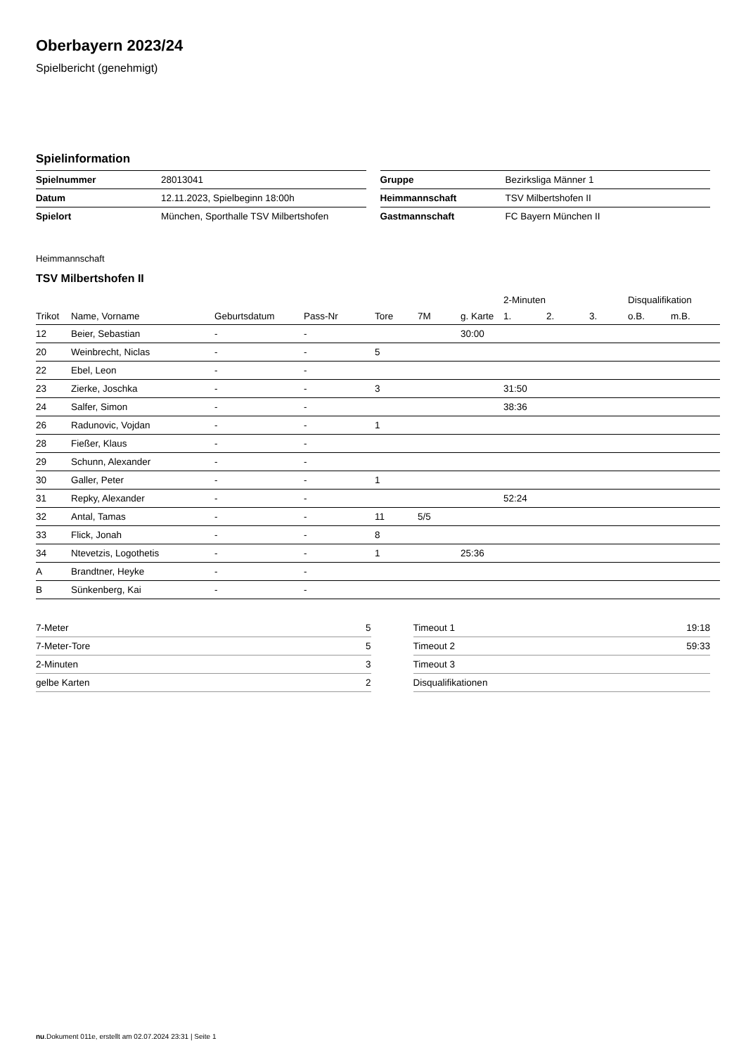Oberbayern 2023/24
Spielbericht (genehmigt)
Spielinformation
| Spielnummer | 28013041 |
| Datum | 12.11.2023, Spielbeginn 18:00h |
| Spielort | München, Sporthalle TSV Milbertshofen |
| Gruppe | Bezirksliga Männer 1 |
| Heimmannschaft | TSV Milbertshofen II |
| Gastmannschaft | FC Bayern München II |
Heimmannschaft
TSV Milbertshofen II
| | | | | | | | 2-Minuten | | | Disqualifikation | |
| --- | --- | --- | --- | --- | --- | --- | --- | --- | --- | --- | --- |
| Trikot | Name, Vorname | Geburtsdatum | Pass-Nr | Tore | 7M | g. Karte | 1. | 2. | 3. | o.B. | m.B. |
| 12 | Beier, Sebastian | - | - | | | 30:00 | | | | | |
| 20 | Weinbrecht, Niclas | - | - | 5 | | | | | | | |
| 22 | Ebel, Leon | - | - | | | | | | | | |
| 23 | Zierke, Joschka | - | - | 3 | | | 31:50 | | | | |
| 24 | Salfer, Simon | - | - | | | | 38:36 | | | | |
| 26 | Radunovic, Vojdan | - | - | 1 | | | | | | | |
| 28 | Fießer, Klaus | - | - | | | | | | | | |
| 29 | Schunn, Alexander | - | - | | | | | | | | |
| 30 | Galler, Peter | - | - | 1 | | | | | | | |
| 31 | Repky, Alexander | - | - | | | | 52:24 | | | | |
| 32 | Antal, Tamas | - | - | 11 | 5/5 | | | | | | |
| 33 | Flick, Jonah | - | - | 8 | | | | | | | |
| 34 | Ntevetzis, Logothetis | - | - | 1 | | 25:36 | | | | | |
| A | Brandtner, Heyke | - | - | | | | | | | | |
| B | Sünkenberg, Kai | - | - | | | | | | | | |
| 7-Meter | 5 |
| 7-Meter-Tore | 5 |
| 2-Minuten | 3 |
| gelbe Karten | 2 |
| Timeout 1 | 19:18 |
| Timeout 2 | 59:33 |
| Timeout 3 | |
| Disqualifikationen | |
nu.Dokument 011e, erstellt am 02.07.2024 23:31 | Seite 1